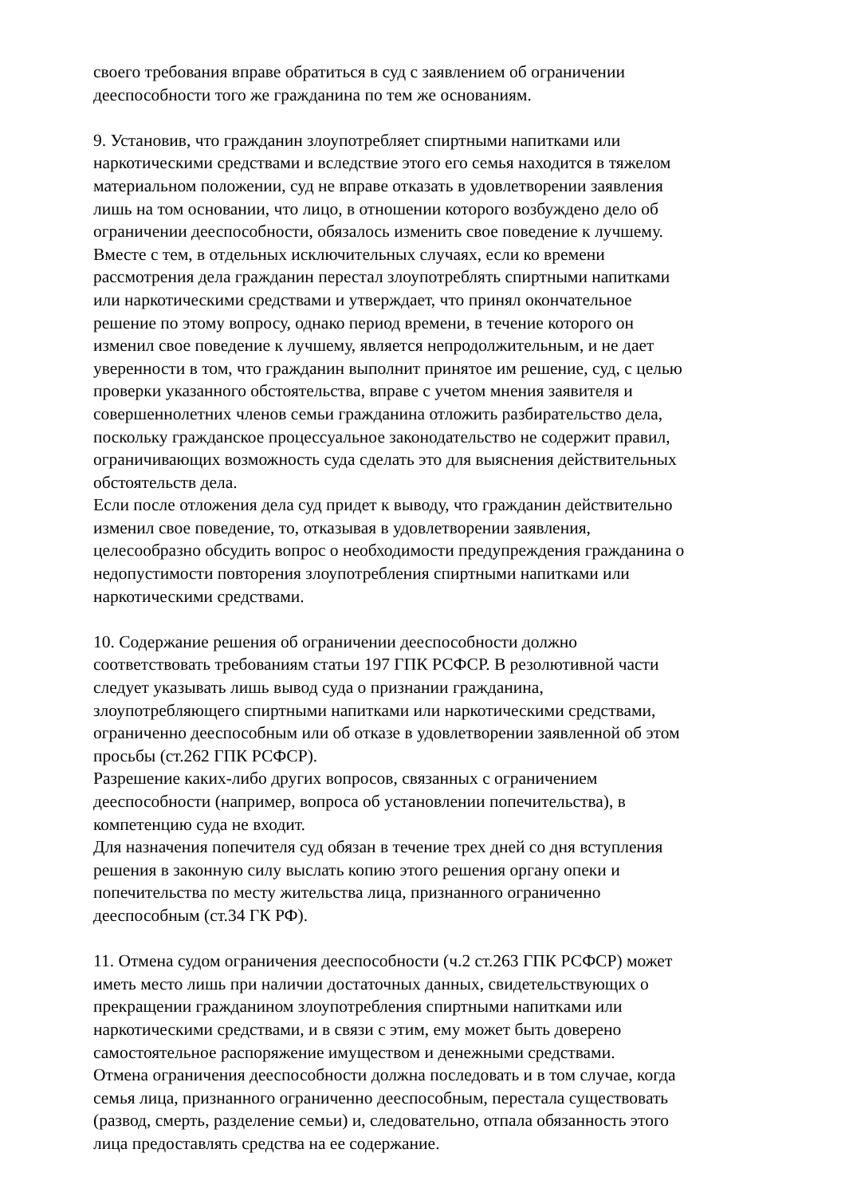своего требования вправе обратиться в суд с заявлением об ограничении
дееспособности того же гражданина по тем же основаниям.
9. Установив, что гражданин злоупотребляет спиртными напитками или
наркотическими средствами и вследствие этого его семья находится в тяжелом
материальном положении, суд не вправе отказать в удовлетворении заявления
лишь на том основании, что лицо, в отношении которого возбуждено дело об
ограничении дееспособности, обязалось изменить свое поведение к лучшему.
Вместе с тем, в отдельных исключительных случаях, если ко времени
рассмотрения дела гражданин перестал злоупотреблять спиртными напитками
или наркотическими средствами и утверждает, что принял окончательное
решение по этому вопросу, однако период времени, в течение которого он
изменил свое поведение к лучшему, является непродолжительным, и не дает
уверенности в том, что гражданин выполнит принятое им решение, суд, с целью
проверки указанного обстоятельства, вправе с учетом мнения заявителя и
совершеннолетних членов семьи гражданина отложить разбирательство дела,
поскольку гражданское процессуальное законодательство не содержит правил,
ограничивающих возможность суда сделать это для выяснения действительных
обстоятельств дела.
Если после отложения дела суд придет к выводу, что гражданин действительно
изменил свое поведение, то, отказывая в удовлетворении заявления,
целесообразно обсудить вопрос о необходимости предупреждения гражданина о
недопустимости повторения злоупотребления спиртными напитками или
наркотическими средствами.
10. Содержание решения об ограничении дееспособности должно
соответствовать требованиям статьи 197 ГПК РСФСР. В резолютивной части
следует указывать лишь вывод суда о признании гражданина,
злоупотребляющего спиртными напитками или наркотическими средствами,
ограниченно дееспособным или об отказе в удовлетворении заявленной об этом
просьбы (ст.262 ГПК РСФСР).
Разрешение каких-либо других вопросов, связанных с ограничением
дееспособности (например, вопроса об установлении попечительства), в
компетенцию суда не входит.
Для назначения попечителя суд обязан в течение трех дней со дня вступления
решения в законную силу выслать копию этого решения органу опеки и
попечительства по месту жительства лица, признанного ограниченно
дееспособным (ст.34 ГК РФ).
11. Отмена судом ограничения дееспособности (ч.2 ст.263 ГПК РСФСР) может
иметь место лишь при наличии достаточных данных, свидетельствующих о
прекращении гражданином злоупотребления спиртными напитками или
наркотическими средствами, и в связи с этим, ему может быть доверено
самостоятельное распоряжение имуществом и денежными средствами.
Отмена ограничения дееспособности должна последовать и в том случае, когда
семья лица, признанного ограниченно дееспособным, перестала существовать
(развод, смерть, разделение семьи) и, следовательно, отпала обязанность этого
лица предоставлять средства на ее содержание.